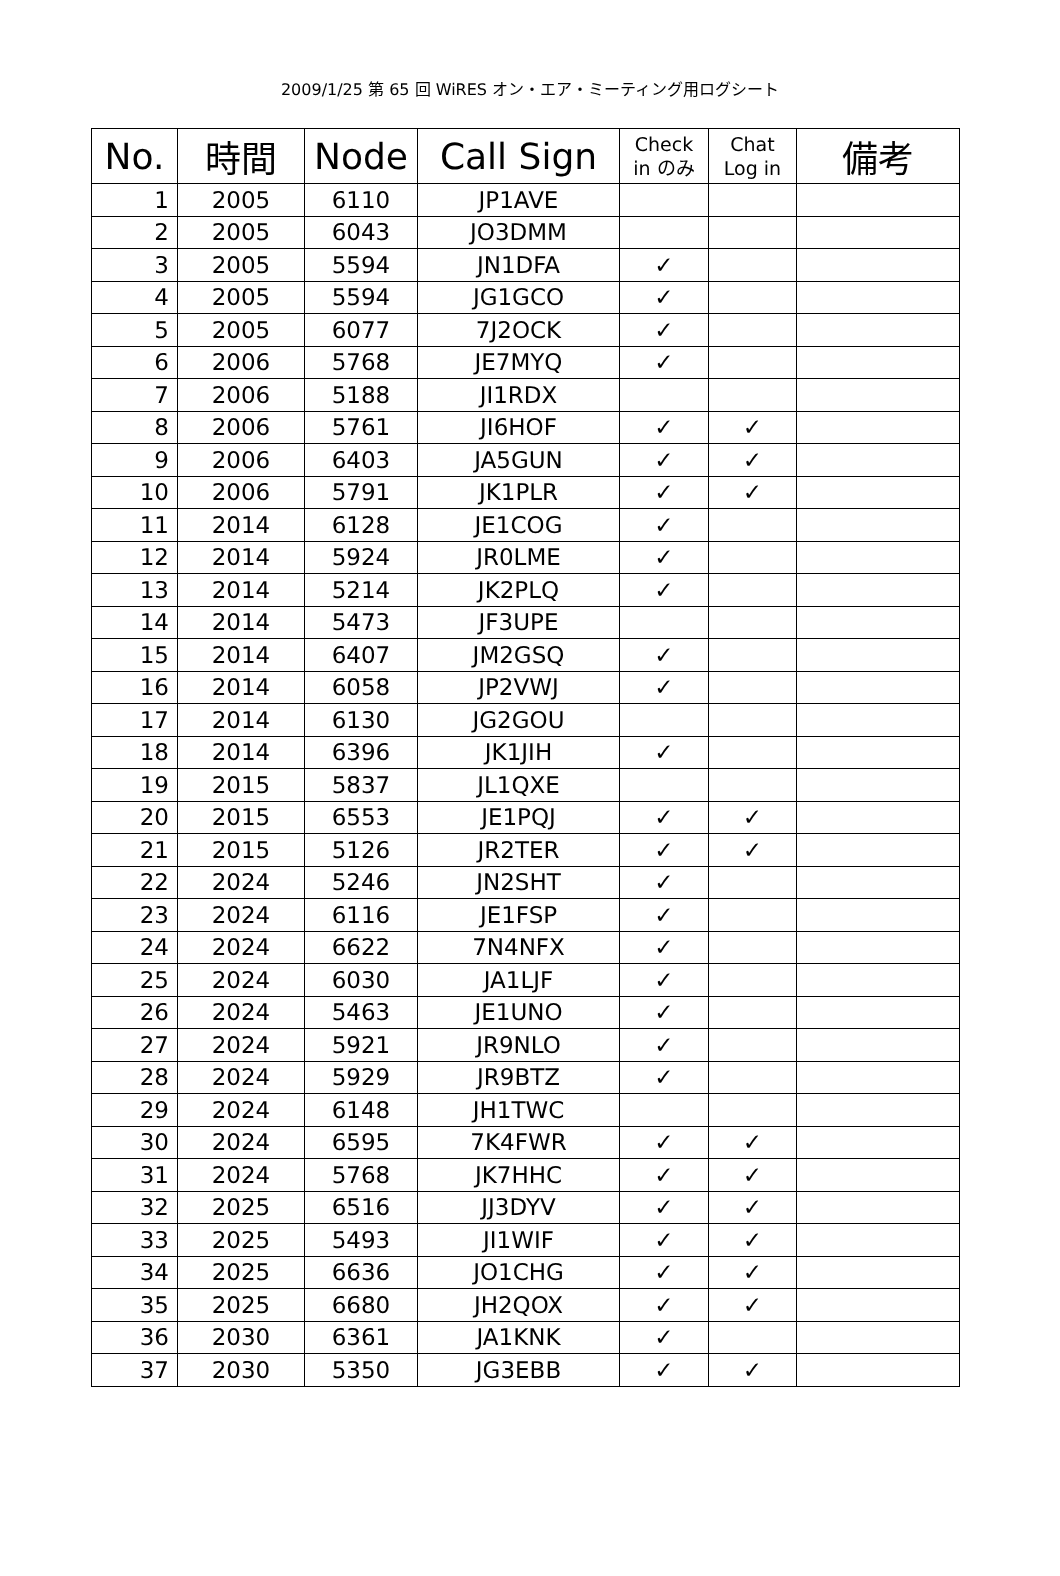2009/1/25 第 65 回 WiRES オン・エア・ミーティング用ログシート
| No. | 時間 | Node | Call Sign | Check in のみ | Chat Log in | 備考 |
| --- | --- | --- | --- | --- | --- | --- |
| 1 | 2005 | 6110 | JP1AVE | | | |
| 2 | 2005 | 6043 | JO3DMM | | | |
| 3 | 2005 | 5594 | JN1DFA | ✓ | | |
| 4 | 2005 | 5594 | JG1GCO | ✓ | | |
| 5 | 2005 | 6077 | 7J2OCK | ✓ | | |
| 6 | 2006 | 5768 | JE7MYQ | ✓ | | |
| 7 | 2006 | 5188 | JI1RDX | | | |
| 8 | 2006 | 5761 | JI6HOF | ✓ | ✓ | |
| 9 | 2006 | 6403 | JA5GUN | ✓ | ✓ | |
| 10 | 2006 | 5791 | JK1PLR | ✓ | ✓ | |
| 11 | 2014 | 6128 | JE1COG | ✓ | | |
| 12 | 2014 | 5924 | JR0LME | ✓ | | |
| 13 | 2014 | 5214 | JK2PLQ | ✓ | | |
| 14 | 2014 | 5473 | JF3UPE | | | |
| 15 | 2014 | 6407 | JM2GSQ | ✓ | | |
| 16 | 2014 | 6058 | JP2VWJ | ✓ | | |
| 17 | 2014 | 6130 | JG2GOU | | | |
| 18 | 2014 | 6396 | JK1JIH | ✓ | | |
| 19 | 2015 | 5837 | JL1QXE | | | |
| 20 | 2015 | 6553 | JE1PQJ | ✓ | ✓ | |
| 21 | 2015 | 5126 | JR2TER | ✓ | ✓ | |
| 22 | 2024 | 5246 | JN2SHT | ✓ | | |
| 23 | 2024 | 6116 | JE1FSP | ✓ | | |
| 24 | 2024 | 6622 | 7N4NFX | ✓ | | |
| 25 | 2024 | 6030 | JA1LJF | ✓ | | |
| 26 | 2024 | 5463 | JE1UNO | ✓ | | |
| 27 | 2024 | 5921 | JR9NLO | ✓ | | |
| 28 | 2024 | 5929 | JR9BTZ | ✓ | | |
| 29 | 2024 | 6148 | JH1TWC | | | |
| 30 | 2024 | 6595 | 7K4FWR | ✓ | ✓ | |
| 31 | 2024 | 5768 | JK7HHC | ✓ | ✓ | |
| 32 | 2025 | 6516 | JJ3DYV | ✓ | ✓ | |
| 33 | 2025 | 5493 | JI1WIF | ✓ | ✓ | |
| 34 | 2025 | 6636 | JO1CHG | ✓ | ✓ | |
| 35 | 2025 | 6680 | JH2QOX | ✓ | ✓ | |
| 36 | 2030 | 6361 | JA1KNK | ✓ | | |
| 37 | 2030 | 5350 | JG3EBB | ✓ | ✓ | |